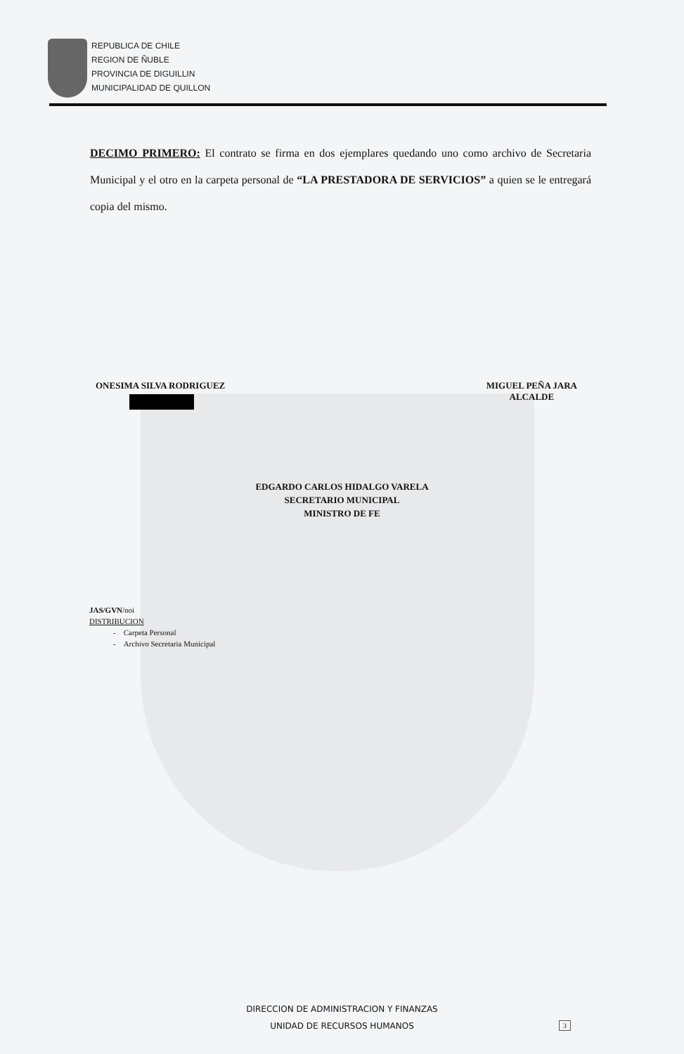REPUBLICA DE CHILE
REGION DE ÑUBLE
PROVINCIA DE DIGUILLIN
MUNICIPALIDAD DE QUILLON
DECIMO PRIMERO: El contrato se firma en dos ejemplares quedando uno como archivo de Secretaria Municipal y el otro en la carpeta personal de “LA PRESTADORA DE SERVICIOS” a quien se le entregará copia del mismo.
ONESIMA SILVA RODRIGUEZ MIGUEL PEÑA JARA
ALCALDE
EDGARDO CARLOS HIDALGO VARELA
SECRETARIO MUNICIPAL
MINISTRO DE FE
JAS/GVN/noi
DISTRIBUCION
- Carpeta Personal
- Archivo Secretaria Municipal
DIRECCION DE ADMINISTRACION Y FINANZAS
UNIDAD DE RECURSOS HUMANOS
3